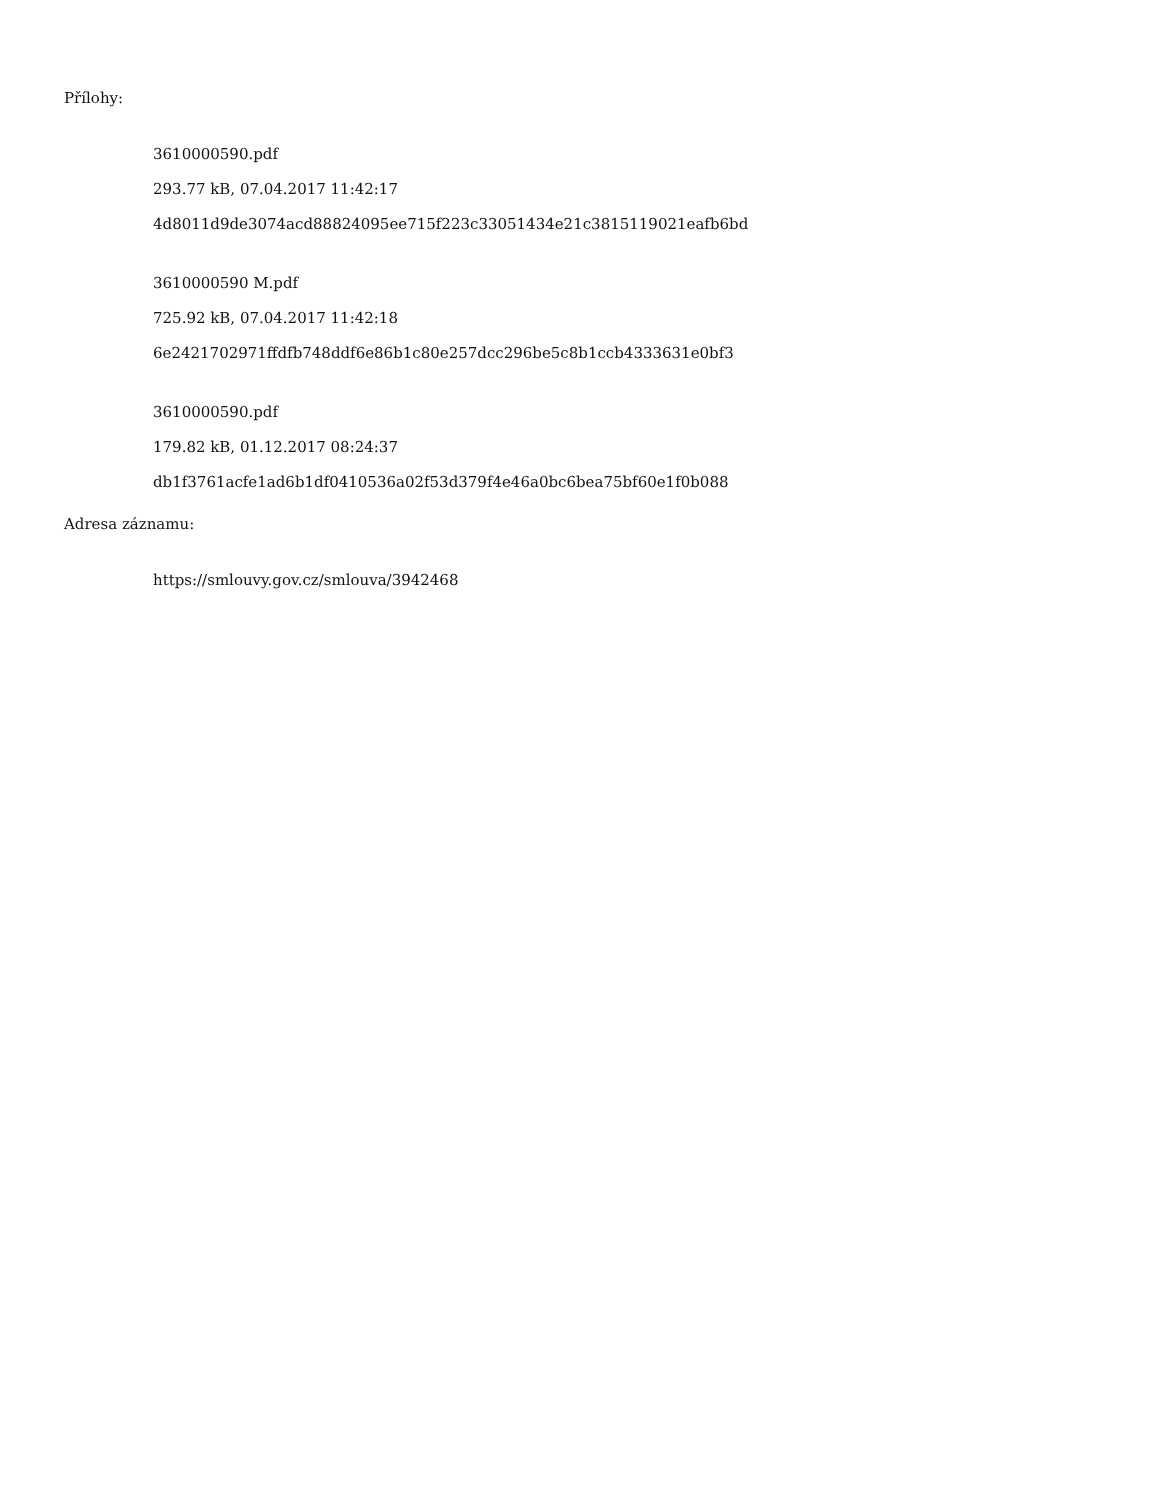Přílohy:
3610000590.pdf
293.77 kB, 07.04.2017 11:42:17
4d8011d9de3074acd88824095ee715f223c33051434e21c3815119021eafb6bd
3610000590 M.pdf
725.92 kB, 07.04.2017 11:42:18
6e2421702971ffdfb748ddf6e86b1c80e257dcc296be5c8b1ccb4333631e0bf3
3610000590.pdf
179.82 kB, 01.12.2017 08:24:37
db1f3761acfe1ad6b1df0410536a02f53d379f4e46a0bc6bea75bf60e1f0b088
Adresa záznamu:
https://smlouvy.gov.cz/smlouva/3942468